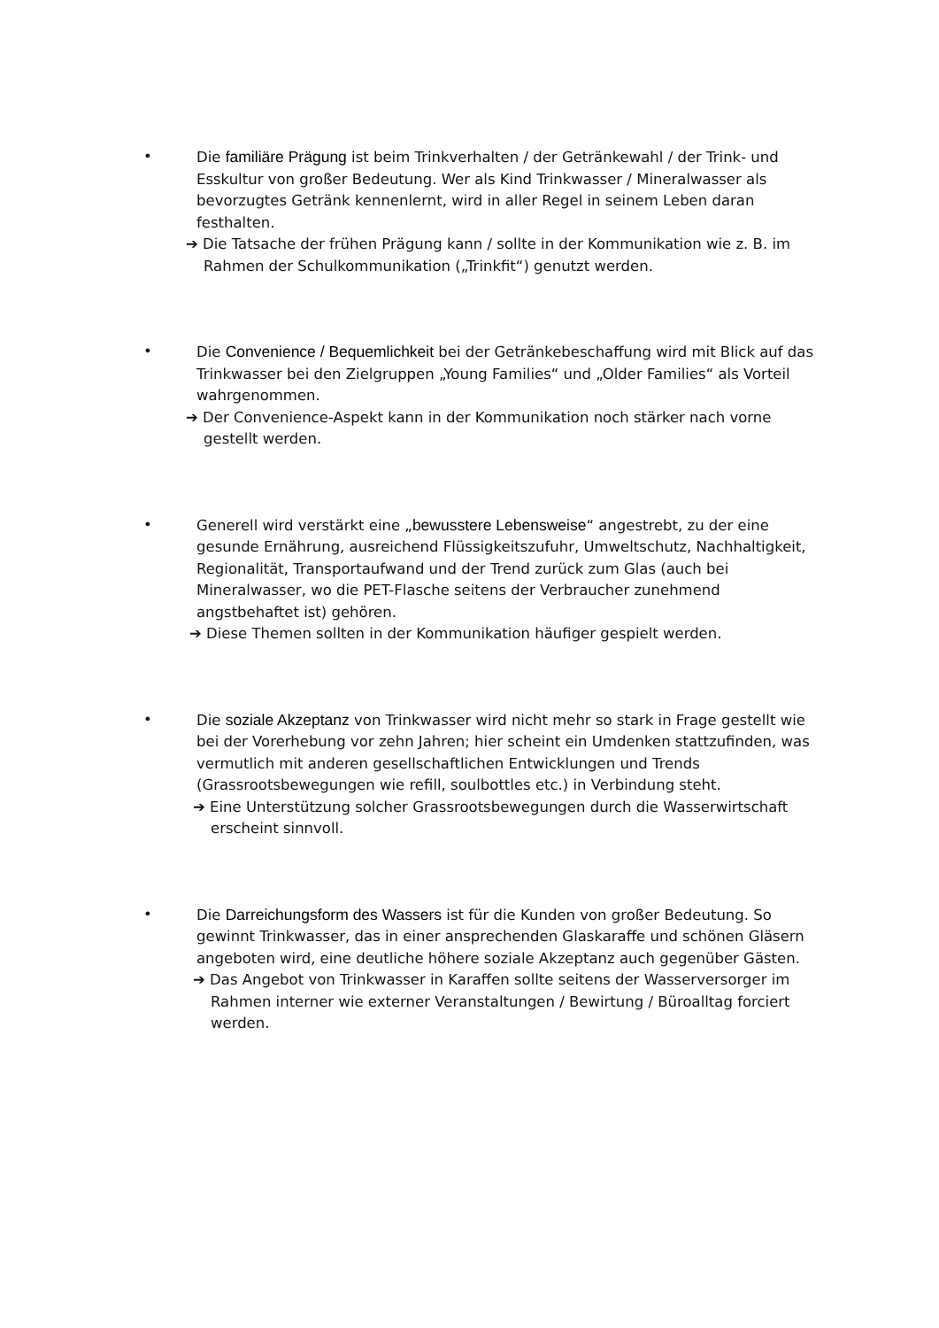• Die familiäre Prägung ist beim Trinkverhalten / der Getränkewahl / der Trink- und Esskultur von großer Bedeutung. Wer als Kind Trinkwasser / Mineralwasser als bevorzugtes Getränk kennenlernt, wird in aller Regel in seinem Leben daran festhalten.
➔ Die Tatsache der frühen Prägung kann / sollte in der Kommunikation wie z. B. im Rahmen der Schulkommunikation („Trinkfit“) genutzt werden.
• Die Convenience / Bequemlichkeit bei der Getränkebeschaffung wird mit Blick auf das Trinkwasser bei den Zielgruppen „Young Families“ und „Older Families“ als Vorteil wahrgenommen.
➔ Der Convenience-Aspekt kann in der Kommunikation noch stärker nach vorne gestellt werden.
• Generell wird verstärkt eine „bewusstere Lebensweise“ angestrebt, zu der eine gesunde Ernährung, ausreichend Flüssigkeitszufuhr, Umweltschutz, Nachhaltigkeit, Regionalität, Transportaufwand und der Trend zurück zum Glas (auch bei Mineralwasser, wo die PET-Flasche seitens der Verbraucher zunehmend angstbehaftet ist) gehören.
➔ Diese Themen sollten in der Kommunikation häufiger gespielt werden.
• Die soziale Akzeptanz von Trinkwasser wird nicht mehr so stark in Frage gestellt wie bei der Vorerhebung vor zehn Jahren; hier scheint ein Umdenken stattzufinden, was vermutlich mit anderen gesellschaftlichen Entwicklungen und Trends (Grassrootsbewegungen wie refill, soulbottles etc.) in Verbindung steht.
➔ Eine Unterstützung solcher Grassrootsbewegungen durch die Wasserwirtschaft erscheint sinnvoll.
• Die Darreichungsform des Wassers ist für die Kunden von großer Bedeutung. So gewinnt Trinkwasser, das in einer ansprechenden Glaskaraffe und schönen Gläsern angeboten wird, eine deutliche höhere soziale Akzeptanz auch gegenüber Gästen.
➔ Das Angebot von Trinkwasser in Karaffen sollte seitens der Wasserversorger im Rahmen interner wie externer Veranstaltungen / Bewirtung / Büroalltag forciert werden.